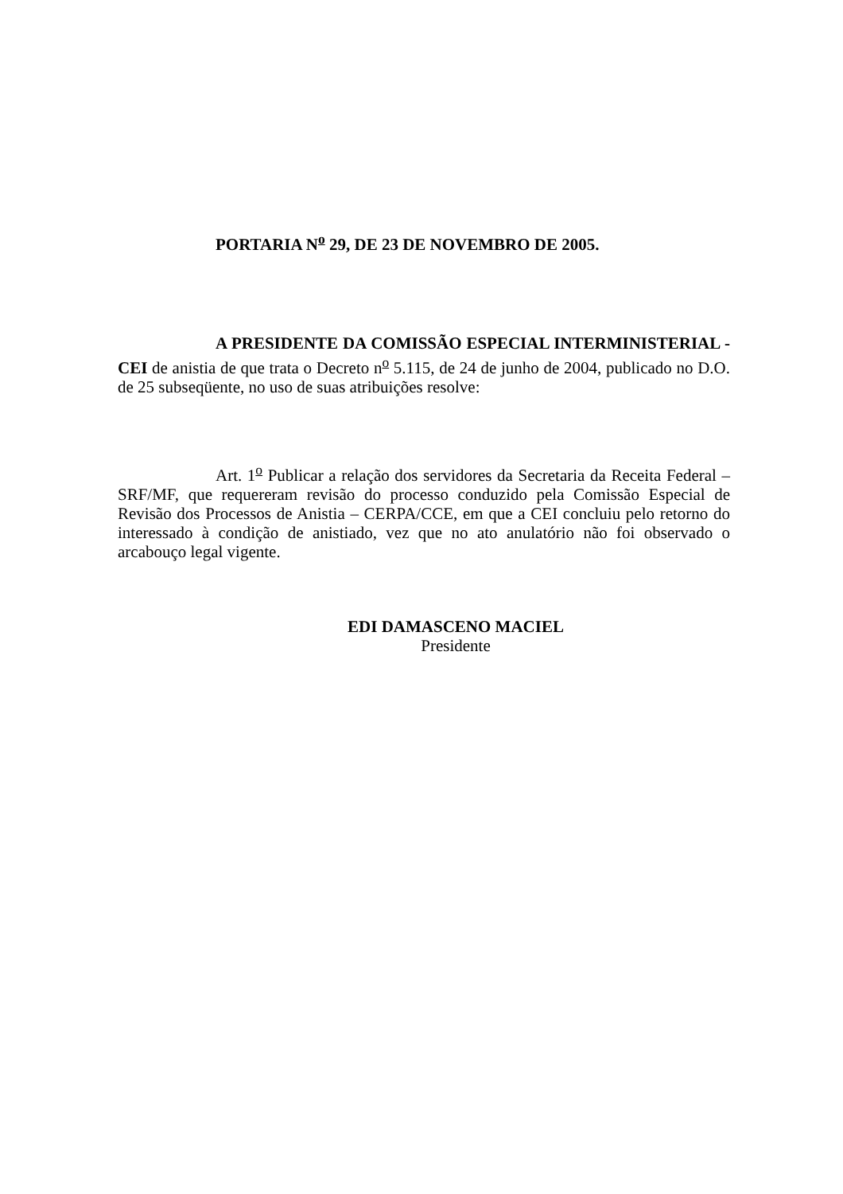PORTARIA N<sup>o</sup> 29, DE 23 DE NOVEMBRO DE 2005.
A PRESIDENTE DA COMISSÃO ESPECIAL INTERMINISTERIAL - CEI de anistia de que trata o Decreto n<sup>o</sup> 5.115, de 24 de junho de 2004, publicado no D.O. de 25 subseqüente, no uso de suas atribuições resolve:
Art. 1<sup>o</sup> Publicar a relação dos servidores da Secretaria da Receita Federal – SRF/MF, que requereram revisão do processo conduzido pela Comissão Especial de Revisão dos Processos de Anistia – CERPA/CCE, em que a CEI concluiu pelo retorno do interessado à condição de anistiado, vez que no ato anulatório não foi observado o arcabouço legal vigente.
EDI DAMASCENO MACIEL
Presidente